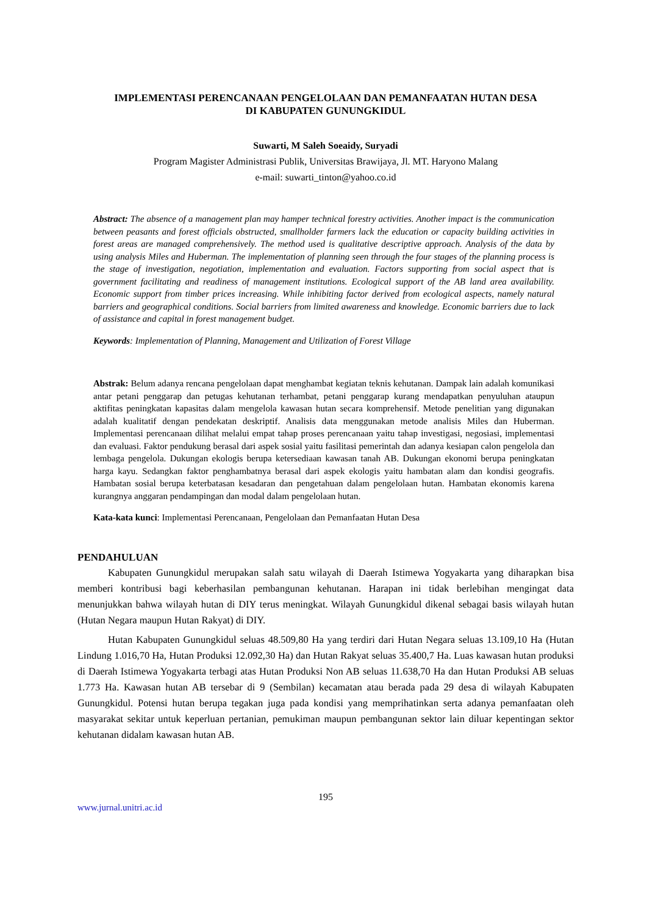IMPLEMENTASI PERENCANAAN PENGELOLAAN DAN PEMANFAATAN HUTAN DESA
DI KABUPATEN GUNUNGKIDUL
Suwarti, M Saleh Soeaidy, Suryadi
Program Magister Administrasi Publik, Universitas Brawijaya, Jl. MT. Haryono Malang
e-mail: suwarti_tinton@yahoo.co.id
Abstract: The absence of a management plan may hamper technical forestry activities. Another impact is the communication between peasants and forest officials obstructed, smallholder farmers lack the education or capacity building activities in forest areas are managed comprehensively. The method used is qualitative descriptive approach. Analysis of the data by using analysis Miles and Huberman. The implementation of planning seen through the four stages of the planning process is the stage of investigation, negotiation, implementation and evaluation. Factors supporting from social aspect that is government facilitating and readiness of management institutions. Ecological support of the AB land area availability. Economic support from timber prices increasing. While inhibiting factor derived from ecological aspects, namely natural barriers and geographical conditions. Social barriers from limited awareness and knowledge. Economic barriers due to lack of assistance and capital in forest management budget.
Keywords: Implementation of Planning, Management and Utilization of Forest Village
Abstrak: Belum adanya rencana pengelolaan dapat menghambat kegiatan teknis kehutanan. Dampak lain adalah komunikasi antar petani penggarap dan petugas kehutanan terhambat, petani penggarap kurang mendapatkan penyuluhan ataupun aktifitas peningkatan kapasitas dalam mengelola kawasan hutan secara komprehensif. Metode penelitian yang digunakan adalah kualitatif dengan pendekatan deskriptif. Analisis data menggunakan metode analisis Miles dan Huberman. Implementasi perencanaan dilihat melalui empat tahap proses perencanaan yaitu tahap investigasi, negosiasi, implementasi dan evaluasi. Faktor pendukung berasal dari aspek sosial yaitu fasilitasi pemerintah dan adanya kesiapan calon pengelola dan lembaga pengelola. Dukungan ekologis berupa ketersediaan kawasan tanah AB. Dukungan ekonomi berupa peningkatan harga kayu. Sedangkan faktor penghambatnya berasal dari aspek ekologis yaitu hambatan alam dan kondisi geografis. Hambatan sosial berupa keterbatasan kesadaran dan pengetahuan dalam pengelolaan hutan. Hambatan ekonomis karena kurangnya anggaran pendampingan dan modal dalam pengelolaan hutan.
Kata-kata kunci: Implementasi Perencanaan, Pengelolaan dan Pemanfaatan Hutan Desa
PENDAHULUAN
Kabupaten Gunungkidul merupakan salah satu wilayah di Daerah Istimewa Yogyakarta yang diharapkan bisa memberi kontribusi bagi keberhasilan pembangunan kehutanan. Harapan ini tidak berlebihan mengingat data menunjukkan bahwa wilayah hutan di DIY terus meningkat. Wilayah Gunungkidul dikenal sebagai basis wilayah hutan (Hutan Negara maupun Hutan Rakyat) di DIY.
Hutan Kabupaten Gunungkidul seluas 48.509,80 Ha yang terdiri dari Hutan Negara seluas 13.109,10 Ha (Hutan Lindung 1.016,70 Ha, Hutan Produksi 12.092,30 Ha) dan Hutan Rakyat seluas 35.400,7 Ha. Luas kawasan hutan produksi di Daerah Istimewa Yogyakarta terbagi atas Hutan Produksi Non AB seluas 11.638,70 Ha dan Hutan Produksi AB seluas 1.773 Ha. Kawasan hutan AB tersebar di 9 (Sembilan) kecamatan atau berada pada 29 desa di wilayah Kabupaten Gunungkidul. Potensi hutan berupa tegakan juga pada kondisi yang memprihatinkan serta adanya pemanfaatan oleh masyarakat sekitar untuk keperluan pertanian, pemukiman maupun pembangunan sektor lain diluar kepentingan sektor kehutanan didalam kawasan hutan AB.
195
www.jurnal.unitri.ac.id